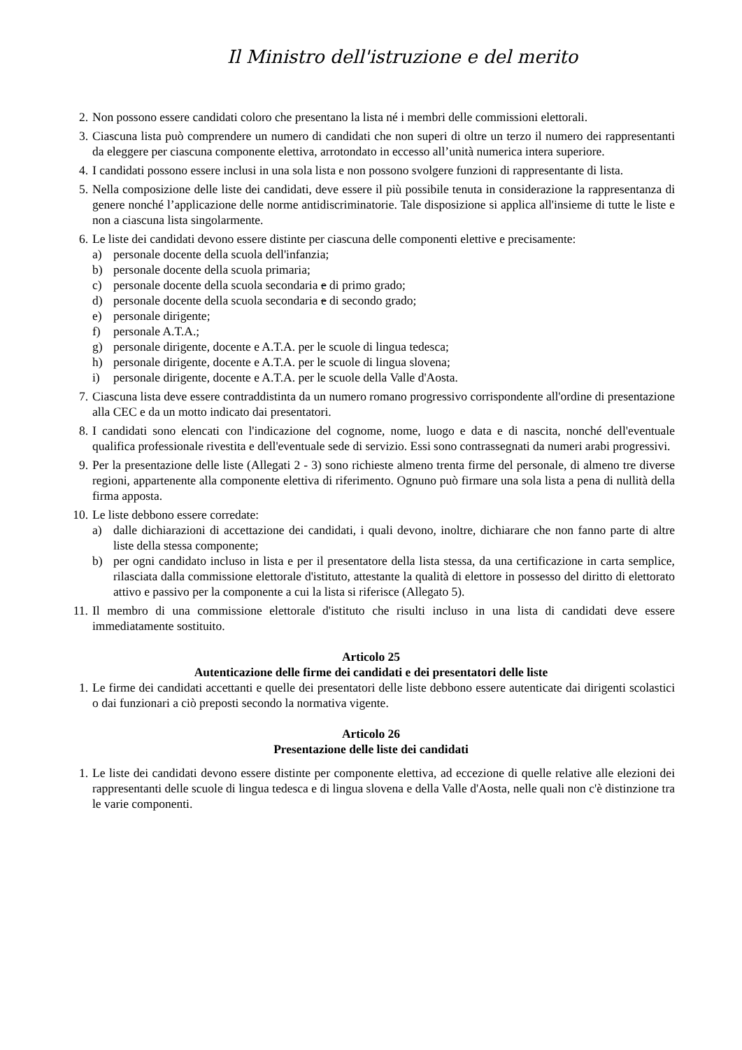Il Ministro dell'istruzione e del merito
2. Non possono essere candidati coloro che presentano la lista né i membri delle commissioni elettorali.
3. Ciascuna lista può comprendere un numero di candidati che non superi di oltre un terzo il numero dei rappresentanti da eleggere per ciascuna componente elettiva, arrotondato in eccesso all’unità numerica intera superiore.
4. I candidati possono essere inclusi in una sola lista e non possono svolgere funzioni di rappresentante di lista.
5. Nella composizione delle liste dei candidati, deve essere il più possibile tenuta in considerazione la rappresentanza di genere nonché l’applicazione delle norme antidiscriminatorie. Tale disposizione si applica all'insieme di tutte le liste e non a ciascuna lista singolarmente.
6. Le liste dei candidati devono essere distinte per ciascuna delle componenti elettive e precisamente:
a) personale docente della scuola dell'infanzia;
b) personale docente della scuola primaria;
c) personale docente della scuola secondaria e di primo grado;
d) personale docente della scuola secondaria e di secondo grado;
e) personale dirigente;
f) personale A.T.A.;
g) personale dirigente, docente e A.T.A. per le scuole di lingua tedesca;
h) personale dirigente, docente e A.T.A. per le scuole di lingua slovena;
i) personale dirigente, docente e A.T.A. per le scuole della Valle d'Aosta.
7. Ciascuna lista deve essere contraddistinta da un numero romano progressivo corrispondente all'ordine di presentazione alla CEC e da un motto indicato dai presentatori.
8. I candidati sono elencati con l'indicazione del cognome, nome, luogo e data e di nascita, nonché dell'eventuale qualifica professionale rivestita e dell'eventuale sede di servizio. Essi sono contrassegnati da numeri arabi progressivi.
9. Per la presentazione delle liste (Allegati 2 - 3) sono richieste almeno trenta firme del personale, di almeno tre diverse regioni, appartenente alla componente elettiva di riferimento. Ognuno può firmare una sola lista a pena di nullità della firma apposta.
10. Le liste debbono essere corredate:
a) dalle dichiarazioni di accettazione dei candidati, i quali devono, inoltre, dichiarare che non fanno parte di altre liste della stessa componente;
b) per ogni candidato incluso in lista e per il presentatore della lista stessa, da una certificazione in carta semplice, rilasciata dalla commissione elettorale d'istituto, attestante la qualità di elettore in possesso del diritto di elettorato attivo e passivo per la componente a cui la lista si riferisce (Allegato 5).
11. Il membro di una commissione elettorale d'istituto che risulti incluso in una lista di candidati deve essere immediatamente sostituito.
Articolo 25
Autenticazione delle firme dei candidati e dei presentatori delle liste
1. Le firme dei candidati accettanti e quelle dei presentatori delle liste debbono essere autenticate dai dirigenti scolastici o dai funzionari a ciò preposti secondo la normativa vigente.
Articolo 26
Presentazione delle liste dei candidati
1. Le liste dei candidati devono essere distinte per componente elettiva, ad eccezione di quelle relative alle elezioni dei rappresentanti delle scuole di lingua tedesca e di lingua slovena e della Valle d'Aosta, nelle quali non c'è distinzione tra le varie componenti.